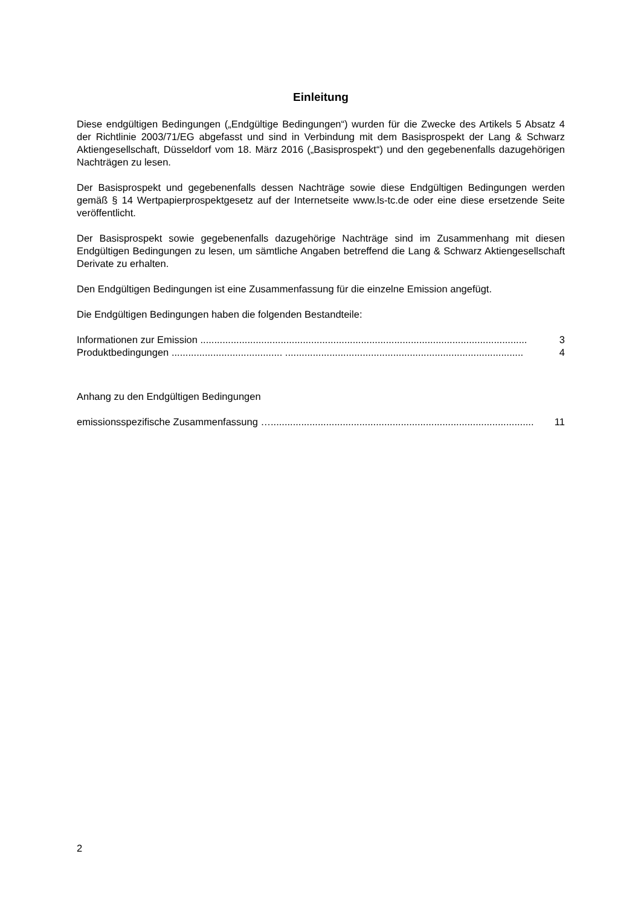Einleitung
Diese endgültigen Bedingungen („Endgültige Bedingungen“) wurden für die Zwecke des Artikels 5 Absatz 4 der Richtlinie 2003/71/EG abgefasst und sind in Verbindung mit dem Basisprospekt der Lang & Schwarz Aktiengesellschaft, Düsseldorf vom 18. März 2016 („Basisprospekt“) und den gegebenenfalls dazugehörigen Nachträgen zu lesen.
Der Basisprospekt und gegebenenfalls dessen Nachträge sowie diese Endgültigen Bedingungen werden gemäß § 14 Wertpapierprospektgesetz auf der Internetseite www.ls-tc.de oder eine diese ersetzende Seite veröffentlicht.
Der Basisprospekt sowie gegebenenfalls dazugehörige Nachträge sind im Zusammenhang mit diesen Endgültigen Bedingungen zu lesen, um sämtliche Angaben betreffend die Lang & Schwarz Aktiengesellschaft Derivate zu erhalten.
Den Endgültigen Bedingungen ist eine Zusammenfassung für die einzelne Emission angefügt.
Die Endgültigen Bedingungen haben die folgenden Bestandteile:
Informationen zur Emission ...................................................................................................................... 3
Produktbedingungen ........................................ ...................................................................................... 4
Anhang zu den Endgültigen Bedingungen
emissionsspezifische Zusammenfassung …............................................................................................... 11
2